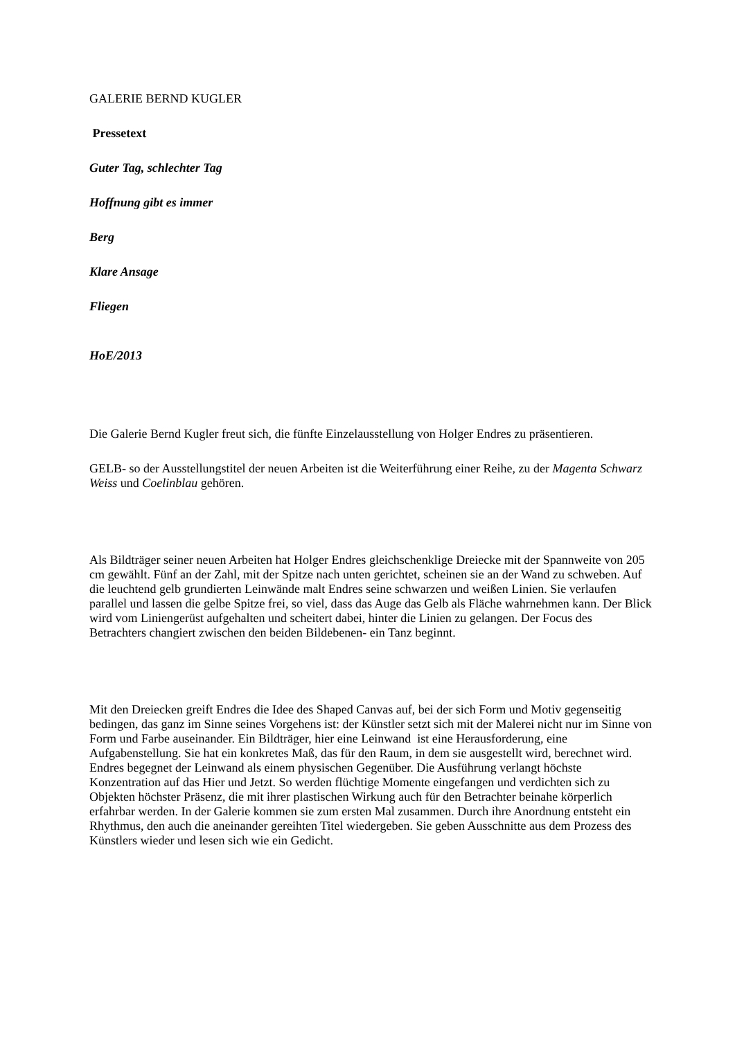GALERIE BERND KUGLER
Pressetext
Guter Tag, schlechter Tag
Hoffnung gibt es immer
Berg
Klare Ansage
Fliegen
HoE/2013
Die Galerie Bernd Kugler freut sich, die fünfte Einzelausstellung von Holger Endres zu präsentieren.
GELB- so der Ausstellungstitel der neuen Arbeiten ist die Weiterführung einer Reihe, zu der Magenta Schwarz Weiss und Coelinblau gehören.
Als Bildträger seiner neuen Arbeiten hat Holger Endres gleichschenklige Dreiecke mit der Spannweite von 205 cm gewählt. Fünf an der Zahl, mit der Spitze nach unten gerichtet, scheinen sie an der Wand zu schweben. Auf die leuchtend gelb grundierten Leinwände malt Endres seine schwarzen und weißen Linien. Sie verlaufen parallel und lassen die gelbe Spitze frei, so viel, dass das Auge das Gelb als Fläche wahrnehmen kann. Der Blick wird vom Liniengerüst aufgehalten und scheitert dabei, hinter die Linien zu gelangen. Der Focus des Betrachters changiert zwischen den beiden Bildebenen- ein Tanz beginnt.
Mit den Dreiecken greift Endres die Idee des Shaped Canvas auf, bei der sich Form und Motiv gegenseitig bedingen, das ganz im Sinne seines Vorgehens ist: der Künstler setzt sich mit der Malerei nicht nur im Sinne von Form und Farbe auseinander. Ein Bildträger, hier eine Leinwand ist eine Herausforderung, eine Aufgabenstellung. Sie hat ein konkretes Maß, das für den Raum, in dem sie ausgestellt wird, berechnet wird. Endres begegnet der Leinwand als einem physischen Gegenüber. Die Ausführung verlangt höchste Konzentration auf das Hier und Jetzt. So werden flüchtige Momente eingefangen und verdichten sich zu Objekten höchster Präsenz, die mit ihrer plastischen Wirkung auch für den Betrachter beinahe körperlich erfahrbar werden. In der Galerie kommen sie zum ersten Mal zusammen. Durch ihre Anordnung entsteht ein Rhythmus, den auch die aneinander gereihten Titel wiedergeben. Sie geben Ausschnitte aus dem Prozess des Künstlers wieder und lesen sich wie ein Gedicht.